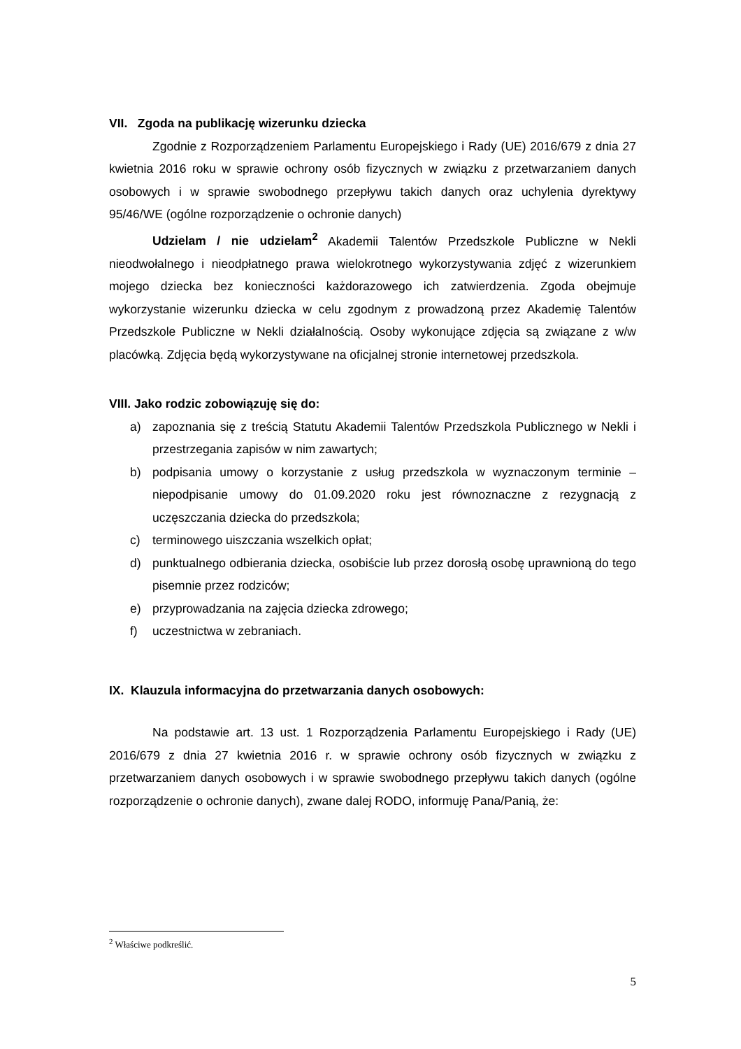VII. Zgoda na publikację wizerunku dziecka
Zgodnie z Rozporządzeniem Parlamentu Europejskiego i Rady (UE) 2016/679 z dnia 27 kwietnia 2016 roku w sprawie ochrony osób fizycznych w związku z przetwarzaniem danych osobowych i w sprawie swobodnego przepływu takich danych oraz uchylenia dyrektywy 95/46/WE (ogólne rozporządzenie o ochronie danych)
Udzielam / nie udzielam<sup>2</sup> Akademii Talentów Przedszkole Publiczne w Nekli nieodwołalnego i nieodpłatnego prawa wielokrotnego wykorzystywania zdjęć z wizerunkiem mojego dziecka bez konieczności każdorazowego ich zatwierdzenia. Zgoda obejmuje wykorzystanie wizerunku dziecka w celu zgodnym z prowadzoną przez Akademię Talentów Przedszkole Publiczne w Nekli działalnością. Osoby wykonujące zdjęcia są związane z w/w placówką. Zdjęcia będą wykorzystywane na oficjalnej stronie internetowej przedszkola.
VIII. Jako rodzic zobowiązuję się do:
a) zapoznania się z treścią Statutu Akademii Talentów Przedszkola Publicznego w Nekli i przestrzegania zapisów w nim zawartych;
b) podpisania umowy o korzystanie z usług przedszkola w wyznaczonym terminie – niepodpisanie umowy do 01.09.2020 roku jest równoznaczne z rezygnacją z uczęszczania dziecka do przedszkola;
c) terminowego uiszczania wszelkich opłat;
d) punktualnego odbierania dziecka, osobiście lub przez dorosłą osobę uprawnioną do tego pisemnie przez rodziców;
e) przyprowadzania na zajęcia dziecka zdrowego;
f) uczestnictwa w zebraniach.
IX. Klauzula informacyjna do przetwarzania danych osobowych:
Na podstawie art. 13 ust. 1 Rozporządzenia Parlamentu Europejskiego i Rady (UE) 2016/679 z dnia 27 kwietnia 2016 r. w sprawie ochrony osób fizycznych w związku z przetwarzaniem danych osobowych i w sprawie swobodnego przepływu takich danych (ogólne rozporządzenie o ochronie danych), zwane dalej RODO, informuję Pana/Panią, że:
<sup>2</sup> Właściwe podkreślić.
5